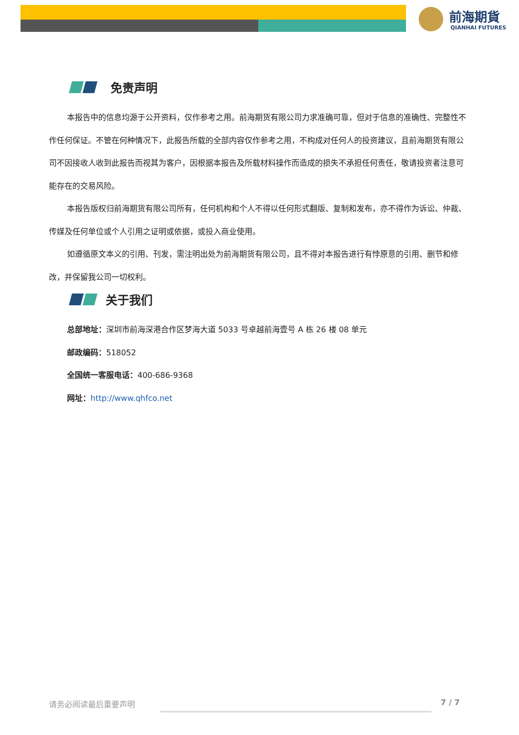前海期貨
QIANHAI FUTURES
免责声明
本报告中的信息均源于公开资料，仅作参考之用。前海期货有限公司力求准确可靠，但对于信息的准确性、完整性不作任何保证。不管在何种情况下，此报告所载的全部内容仅作参考之用，不构成对任何人的投资建议，且前海期货有限公司不因接收人收到此报告而视其为客户，因根据本报告及所载材料操作而造成的损失不承担任何责任，敬请投资者注意可能存在的交易风险。
本报告版权归前海期货有限公司所有，任何机构和个人不得以任何形式翻版、复制和发布，亦不得作为诉讼、仲裁、传媒及任何单位或个人引用之证明或依据，或投入商业使用。
如遵循原文本义的引用、刊发，需注明出处为前海期货有限公司，且不得对本报告进行有悖原意的引用、删节和修改，并保留我公司一切权利。
关于我们
总部地址：深圳市前海深港合作区梦海大道 5033 号卓越前海壹号 A 栋 26 楼 08 单元
邮政编码：518052
全国统一客服电话：400-686-9368
网址：http://www.qhfco.net
请务必阅读最后重要声明 7 / 7